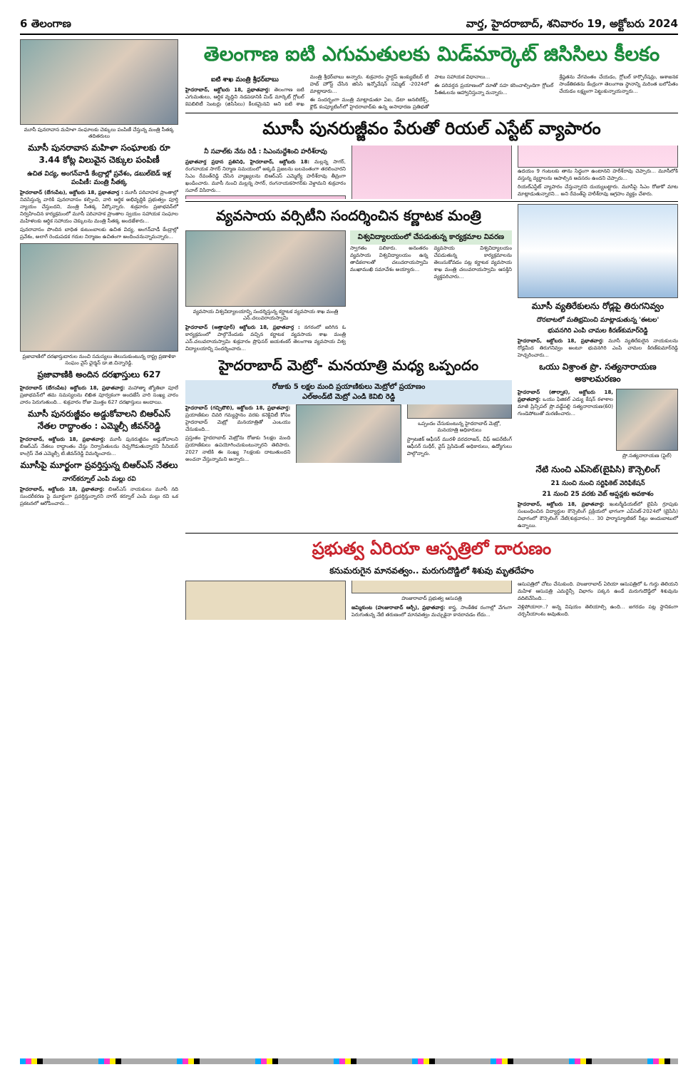6 తెలంగాణ వార్త, హైదరాబాద్, శనివారం 19, అక్టోబరు 2024
మూసీ పునరావాస మహిళా సంఘాలకు చెక్కులు పంపిణీ చేస్తున్న మంత్రి సీతక్క తదితరులు
మూసీ పునరావాస మహిళా సంఘాలకు రూ 3.44 కోట్ల విలువైన చెక్కుల పంపిణీ
ఉచిత విద్య, అంగన్‌వాడీ కేంద్రాల్లో ప్రవేశం, డబుల్‌బెడ్ ఇళ్ల పంపిణీ: మంత్రి సీతక్క
హైదరాబాద్ (బేగంపేట), అక్టోబరు 18, ప్రభాతవార్త : మూసీ పరివాహక ప్రాంతాల్లో నివసిస్తున్న వారికి పునరావాసం కల్పించి, వారి ఆర్థిక అభివృద్ధికి ప్రభుత్వం పూర్తి న్యాయం చేస్తుందని, మంత్రి సీతక్క పేర్కొన్నారు. శుక్రవారం ప్రజాభవన్‌లో నిర్వహించిన కార్యక్రమంలో మూసీ పరివాహక ప్రాంతాల స్వయం సహాయక సంఘాల మహిళలకు ఆర్థిక సహాయం చెక్కులను మంత్రి సీతక్క అందజేశారు...
పునరావాసం పొందిన బాధిత కుటుంబాలకు ఉచిత విద్య, అంగన్‌వాడీ కేంద్రాల్లో ప్రవేశం, అలాగే రెండుపడక గదుల నిర్మాణం ఉచితంగా అందించనున్నామన్నారు...
ప్రజావాణిలో దరఖాస్తుదారుల నుంచి సమస్యలు తెలుసుకుంటున్న రాష్ట్ర ప్రణాళికా సంఘం వైస్ ఛైర్మన్ డా.జి.చిన్నారెడ్డి.
ప్రజావాణికి అందిన దరఖాస్తులు 627
హైదరాబాద్ (బేగంపేట) అక్టోబరు 18, ప్రభాతవార్త: మహాత్మా జ్యోతిబా పూలే ప్రజాభవన్‌లో తమ సమస్యలను లిఖిత పూర్వకంగా అందజేసే వారి సంఖ్య వారం వారం పెరుగుతుంది... శుక్రవారం రోజు మొత్తం 627 దరఖాస్తులు అందాయి.
మూసీ పునరుజ్జీవం అడ్డుకోవాలని బిఆర్ఎస్ నేతల రాద్ధాంతం : ఎమ్మెల్సీ జీవన్‌రెడ్డి
హైదరాబాద్, అక్టోబరు 18, ప్రభాతవార్త: మూసీ పునరుజ్జీవం అడ్డుకోవాలని బిఆర్ఎస్ నేతలు రాద్ధాంతం చేస్తు నిర్వాసితులను రెచ్చగొడుతున్నారని సీనియర్ కాంగ్రెస్ నేత ఎమ్మెల్సీ టి.జీవన్‌రెడ్డి విమర్శించారు...
మూసీపై మూర్ఖంగా ప్రవర్తిస్తున్న బిఆర్ఎస్ నేతలు
నాగర్‌కర్నూల్ ఎంపి మల్లు రవి
హైదరాబాద్, అక్టోబరు 18, ప్రభాతవార్త: బిఆర్ఎస్ నాయకులు మూసీ నది సుందరీకరణ పై మూర్ఖంగా ప్రవర్తిస్తున్నారని నాగర్ కర్నూల్ ఎంపి మల్లు రవి ఒక ప్రకటనలో ఆరోపించారు...
తెలంగాణ ఐటి ఎగుమతులకు మిడ్‌మార్కెట్ జిసిసిలు కీలకం
ఐటి శాఖ మంత్రి శ్రీధర్‌బాబు
హైదరాబాద్, అక్టోబరు 18, ప్రభాతవార్త: తెలంగాణ ఐటి ఎగుమతులు, ఆర్థిక వృద్ధిని నడపడానికి మిడ్ మార్కెట్ గ్లోబల్ కెపబిలిటీ సెంటర్లు (జిసిసిలు) కీలకమైనవి అని ఐటి శాఖ మంత్రి శ్రీధర్‌బాబు అన్నారు. శుక్రవారం స్టార్టప్ ఇంక్యుబేటర్ టి హబ్ హోస్ట్ చేసిన జిసిసి ఇన్నోవేషన్ సమ్మిట్ -2024లో మాట్లాడారు...
ఈ సందర్భంగా మంత్రి మాట్లాడుతూ ఏఐ, డేటా అనలిటిక్స్, క్లౌడ్ కంప్యూటింగ్‌లో హైదరాబాద్‌కు ఉన్న అసాధారణ ప్రతిభతో పాటు సహాయక విధానాలు...
ఈ పరివర్తన ప్రయాణంలో మాతో సహ కరించాల్సిందిగా గ్లోబల్ సీఈఓలను ఆహ్వానిస్తున్నా మన్నారు...
శ్రేష్ఠతను వేగవంతం చేయడం, గ్లోబల్ కార్పొరేషన్లు, ఆశాజనక సాంకేతికతను కేంద్రంగా తెలంగాణ స్థానాన్ని మరింత బలోపేతం చేయడం లక్ష్యంగా పెట్టుకున్నాయన్నారు...
మూసీ పునరుజ్జీవం పేరుతో రియల్ ఎస్టేట్ వ్యాపారం
నీ సవాల్‌కు నేను రెడీ : సిఎంనుద్దేశించి హరీశ్‌రావు
ప్రభాతవార్త ప్రధాన ప్రతినిధి, హైదరాబాద్, అక్టోబరు 18: మల్లన్న సాగర్, రంగనాయక సాగర్ నిర్మాణ సమయంలో అక్కడి ప్రజలను బలవంతంగా తరలించారని సిఎం రేవంత్‌రెడ్డి చేసిన వ్యాఖ్యలను బిఆర్ఎస్ ఎమ్మెల్యే హరీశ్‌రావు తీవ్రంగా ఖండించారు. మూసీ నుంచి మల్లన్న సాగర్, రంగనాయకసాగర్‌కు వెళ్దామని శుక్రవారం సవాల్ విసిరారు...
ఉదయం 9 గంటలకు తాను సిద్ధంగా ఉంటానని హరీశ్‌రావు చెప్పారు... మూసీలోకి వస్తున్న వ్యర్థాలను ఆపాల్సిన అవసరం ఉందని చెప్పారు...
రియల్‌ఎస్టేట్ వ్యాపారం చేస్తున్నారని దుయ్యబట్టారు. మూసీపై సిఎం రోజుకో మాట మాట్లాడుతున్నారని... అని రేవంత్‌పై హరీశ్‌రావు ఆగ్రహం వ్యక్తం చేశారు.
వ్యవసాయ వర్సిటీని సందర్శించిన కర్ణాటక మంత్రి
వ్యవసాయ విశ్వవిద్యాలయాన్ని సందర్శిస్తున్న కర్ణాటక వ్యవసాయ శాఖ మంత్రి ఎన్.చలువరాయస్వామి
హైదరాబాద్ (అత్తాపూర్) అక్టోబరు 18, ప్రభాతవార్త : నగరంలో జరిగిన ఓ కార్యక్రమంలో పాల్గొనేందుకు వచ్చిన కర్ణాటక వ్యవసాయ శాఖ మంత్రి ఎన్.చలువరాయస్వామి శుక్రవారం ప్రొఫెసర్ జయశంకర్ తెలంగాణ వ్యవసాయ విశ్వ విద్యాలయాన్ని సందర్శించారు...
విశ్వవిద్యాలయంలో చేపడుతున్న కార్యక్రమాల వివరణ
స్వాగతం పలికారు. అనంతరం వ్యవసాయ విశ్వవిద్యాలయం ఉన్న తాడికలాలతో చలువరాయస్వామి ముఖాముఖి సమావేశం అయ్యారు...
వ్యవసాయ విశ్వవిద్యాలయం చేపడుతున్న కార్యక్రమాలను తెలుసుకోవడం పట్ల కర్ణాటక వ్యవసాయ శాఖ మంత్రి చలువరాయస్వామి ఆసక్తిని వ్యక్తపరిచారు...
హైదరాబాద్ మెట్రో- మనయాత్రి మధ్య ఒప్పందం
రోజుకు 5 లక్షల మంది ప్రయాణికులు మెట్రోలో ప్రయాణం
ఎల్అండ్‌టి మెట్రో ఎండి కెవిబి రెడ్డి
హైదరాబాద్ (గచ్చిబౌలి), అక్టోబరు 18, ప్రభాతవార్త: ప్రయాణికుల చివరి గమ్యస్థానం వరకు కనెక్టివిటీ కోసం హైదరాబాద్ మెట్రో మనయాత్రితో ఎంఒయు చేసుకుంది...
ప్రస్తుతం హైదరాబాద్ మెట్రోను రోజుకు 5లక్షల మంది ప్రయాణికులు ఉపయోగించుకుంటున్నారని తెలిపారు. 2027 నాటికి ఈ సంఖ్య 7లక్షలకు దాటుతుందని అంచనా వేస్తున్నామని అన్నారు...
ఒప్పందం చేసుకుంటున్న హైదరాబాద్ మెట్రో, మనయాత్రి అధికారులు
స్ట్రాటజిక్ ఆఫీసర్ మురళీ వరదరాజన్, చీఫ్ ఆపరేటింగ్ ఆఫీసర్ సుధీర్, వైస్ ప్రెసిడెంట్ అధికారులు, ఉద్యోగులు పాల్గొన్నారు.
మూసీ వ్యతిరేకులను రోడ్లపై తిరుగనివ్వం
దొరబాటలో మతిభ్రమించి మాట్లాడుతున్న 'ఈటల'
భువనగిరి ఎంపి చామల కిరణ్‌కుమార్‌రెడ్డి
హైదరాబాద్, అక్టోబరు 18, ప్రభాతవార్త: మూసీ వ్యతిరేకులైన నాయకులను రోడ్లమీద తిరుగనివ్వం అంటూ భువనగిరి ఎంపి చామల కిరణ్‌కుమార్‌రెడ్డి హెచ్చరించారు...
ఒయు విశ్రాంత ప్రొ. సత్యనారాయణ అకాలమరణం
హైదరాబాద్ (తార్నాక), అక్టోబరు 18, ప్రభాతవార్త: ఒయు ఫిజికల్ ఎడ్యు కేషన్ కళాశాల మాజీ ప్రిన్సిపల్ ప్రొ.వడ్డేపల్లి సత్యనారాయణ(60) గుండెపోటుతో మరణించారు...
ప్రొ.సత్యనారాయణ (ఫైల్)
నేటి నుంచి ఎప్‌సెట్(బైపిసి) కౌన్సెలింగ్
21 నుంచి నుంచి సర్టిఫికెట్ వెరిఫికేషన్
21 నుంచి 25 వరకు వెబ్ ఆప్షన్లకు అవకాశం
హైదరాబాద్, అక్టోబరు 18, ప్రభాతవార్త: ఇంటర్మీడియట్‌లో బైపిసి గ్రూపుకు సంబంధించిన విద్యార్థుల కౌన్సెలింగ్ ప్రక్రియలో భాగంగా ఎప్‌సెట్-2024లో (బైపిసి) విభాగంలో కౌన్సెలింగ్ నేటి(శుక్రవారం)... 30 ఫార్మాస్యూటికల్ సీట్లు అందుబాటులో ఉన్నాయి.
ప్రభుత్వ ఏరియా ఆస్పత్రిలో దారుణం
కనుమరుగైన మానవత్వం.. మరుగుదొడ్డిలో శిశువు మృతదేహం
హుజురాబాద్ ప్రభుత్వ ఆసుపత్రి
జమ్మికుంట (హుజురాబాద్ ఆర్సీ), ప్రభాతవార్త: శాస్త్ర, సాంకేతిక రంగాల్లో వేగంగా పెరుగుతున్న నేటి తరుణంలో మానవత్వం మచ్చుకైనా కానరావడం లేదు...
ఆసుపత్రిలో చోటు చేసుకుంది. హుజురాబాద్ ఏరియా ఆసుపత్రిలో ఓ గుర్తు తెలియని మహిళ ఆసుపత్రి ఎమర్జెన్సీ విభాగం పక్కన ఉండే మరుగుదొడ్డిలో శిశువును వదిలివేసింది...
వెళ్లిపోయారా..? అన్న విషయం తెలియాల్సి ఉంది... జగరడం పట్ల స్థానికంగా చర్చనీయాంశం అవుతుంది.